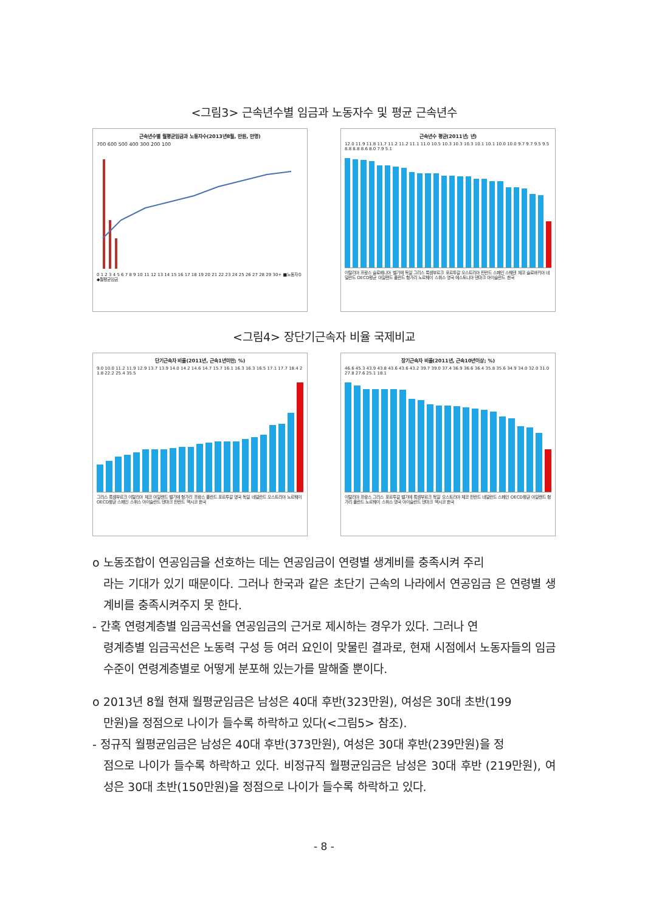<그림3> 근속년수별 임금과 노동자수 및 평균 근속년수
근속년수별 월평균임금과 노동자수(2013년8월, 만원, 만명)
700 600 500 400 300 200 100
0 1 2 3 4 5 6 7 8 9 10 11 12 13 14 15 16 17 18 19 20 21 22 23 24 25 26 27 28 29 30+ ■노동자수 ◆월평균임금
근속년수 평균(2011년; 년)
12.0 11.9 11.8 11.7 11.2 11.2 11.1 11.0 10.5 10.3 10.3 10.3 10.1 10.1 10.0 10.0 9.7 9.7 9.5 9.5 8.8 8.8 8.6 8.0 7.9 5.1
이탈리아 프랑스 슬로베니아 벨기에 독일 그리스 룩셈부르크 포르투갈 오스트리아 핀란드 스페인 스웨덴 체코 슬로바키아 네덜란드 OECD평균 아일랜드 폴란드 헝가리 노르웨이 스위스 영국 에스토니아 덴마크 아이슬란드 한국
<그림4> 장단기근속자 비율 국제비교
단기근속자 비율(2011년, 근속1년미만; %)
9.0 10.0 11.2 11.9 12.9 13.7 13.9 14.0 14.2 14.6 14.7 15.7 16.1 16.3 16.3 16.5 17.1 17.7 18.4 21.8 22.2 25.4 35.5
그리스 룩셈부르크 이탈리아 체코 아일랜드 벨기에 헝가리 프랑스 폴란드 포르투갈 영국 독일 네덜란드 오스트리아 노르웨이 OECD평균 스페인 스위스 아이슬란드 덴마크 핀란드 멕시코 한국
장기근속자 비율(2011년, 근속10년이상; %)
46.6 45.3 43.9 43.8 43.6 43.6 43.2 39.7 39.0 37.4 36.9 36.6 36.4 35.8 35.6 34.9 34.0 32.0 31.0 27.8 27.6 25.1 18.1
이탈리아 프랑스 그리스 포르투갈 벨기에 룩셈부르크 독일 오스트리아 체코 핀란드 네덜란드 스페인 OECD평균 아일랜드 헝가리 폴란드 노르웨이 스위스 영국 아이슬란드 덴마크 멕시코 한국
o 노동조합이 연공임금을 선호하는 데는 연공임금이 연령별 생계비를 충족시켜 주리
라는 기대가 있기 때문이다. 그러나 한국과 같은 초단기 근속의 나라에서 연공임금 은 연령별 생계비를 충족시켜주지 못 한다.
- 간혹 연령계층별 임금곡선을 연공임금의 근거로 제시하는 경우가 있다. 그러나 연
령계층별 임금곡선은 노동력 구성 등 여러 요인이 맞물린 결과로, 현재 시점에서 노동자들의 임금수준이 연령계층별로 어떻게 분포해 있는가를 말해줄 뿐이다.
o 2013년 8월 현재 월평균임금은 남성은 40대 후반(323만원), 여성은 30대 초반(199
만원)을 정점으로 나이가 들수록 하락하고 있다(<그림5> 참조).
- 정규직 월평균임금은 남성은 40대 후반(373만원), 여성은 30대 후반(239만원)을 정
점으로 나이가 들수록 하락하고 있다. 비정규직 월평균임금은 남성은 30대 후반 (219만원), 여성은 30대 초반(150만원)을 정점으로 나이가 들수록 하락하고 있다.
- 8 -